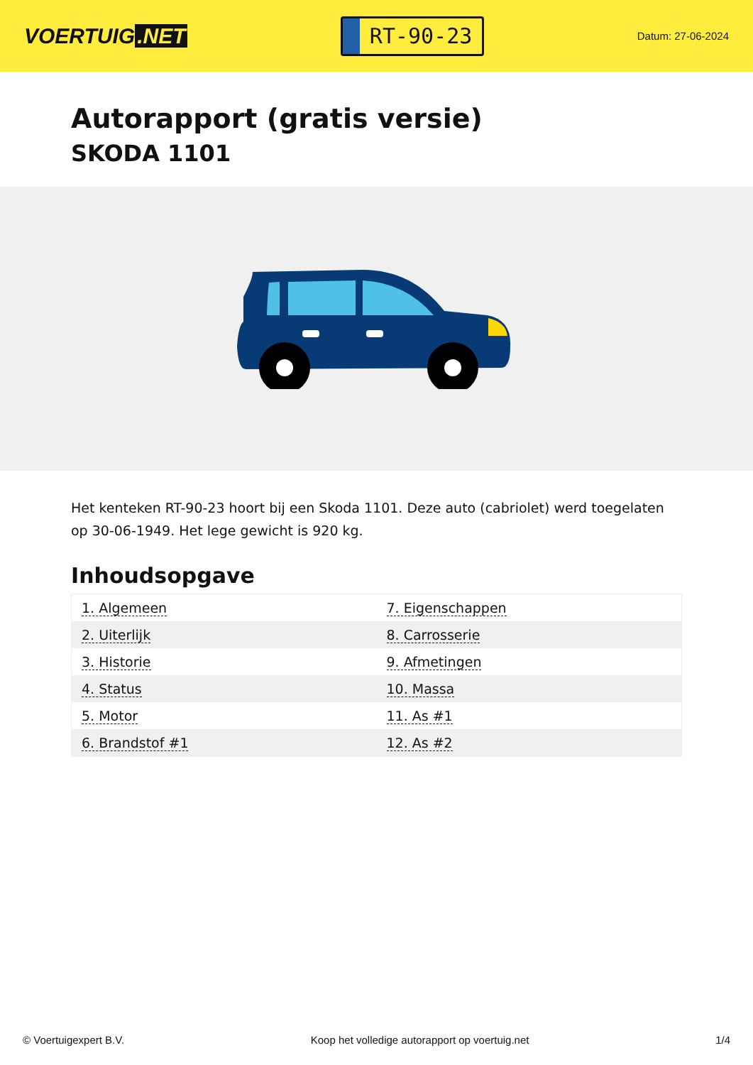VOERTUIG.NET
RT-90-23
Datum: 27-06-2024
Autorapport (gratis versie)
SKODA 1101
Het kenteken RT-90-23 hoort bij een Skoda 1101. Deze auto (cabriolet) werd toegelaten op 30-06-1949. Het lege gewicht is 920 kg.
Inhoudsopgave
| 1. Algemeen | 7. Eigenschappen |
| 2. Uiterlijk | 8. Carrosserie |
| 3. Historie | 9. Afmetingen |
| 4. Status | 10. Massa |
| 5. Motor | 11. As #1 |
| 6. Brandstof #1 | 12. As #2 |
© Voertuigexpert B.V. Koop het volledige autorapport op voertuig.net 1/4